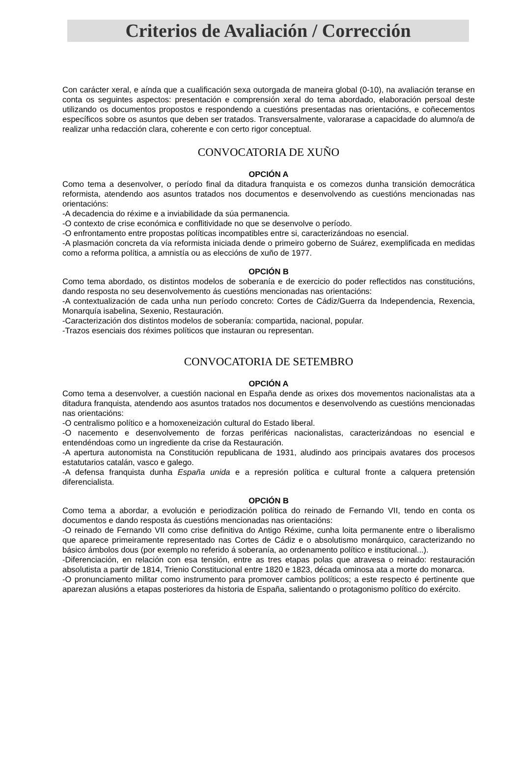Criterios de Avaliación / Corrección
Con carácter xeral, e aínda que a cualificación sexa outorgada de maneira global (0-10), na avaliación teranse en conta os seguintes aspectos: presentación e comprensión xeral do tema abordado, elaboración persoal deste utilizando os documentos propostos e respondendo a cuestións presentadas nas orientacións, e coñecementos específicos sobre os asuntos que deben ser tratados. Transversalmente, valorarase a capacidade do alumno/a de realizar unha redacción clara, coherente e con certo rigor conceptual.
CONVOCATORIA DE XUÑO
OPCIÓN A
Como tema a desenvolver, o período final da ditadura franquista e os comezos dunha transición democrática reformista, atendendo aos asuntos tratados nos documentos e desenvolvendo as cuestións mencionadas nas orientacións:
-A decadencia do réxime e a inviabilidade da súa permanencia.
-O contexto de crise económica e conflitividade no que se desenvolve o período.
-O enfrontamento entre propostas políticas incompatibles entre si, caracterizándoas no esencial.
-A plasmación concreta da vía reformista iniciada dende o primeiro goberno de Suárez, exemplificada en medidas como a reforma política, a amnistía ou as eleccións de xuño de 1977.
OPCIÓN B
Como tema abordado, os distintos modelos de soberanía e de exercicio do poder reflectidos nas constitucións, dando resposta no seu desenvolvemento ás cuestións mencionadas nas orientacións:
-A contextualización de cada unha nun período concreto: Cortes de Cádiz/Guerra da Independencia, Rexencia, Monarquía isabelina, Sexenio, Restauración.
-Caracterización dos distintos modelos de soberanía: compartida, nacional, popular.
-Trazos esenciais dos réximes políticos que instauran ou representan.
CONVOCATORIA DE SETEMBRO
OPCIÓN A
Como tema a desenvolver, a cuestión nacional en España dende as orixes dos movementos nacionalistas ata a ditadura franquista, atendendo aos asuntos tratados nos documentos e desenvolvendo as cuestións mencionadas nas orientacións:
-O centralismo político e a homoxeneización cultural do Estado liberal.
-O nacemento e desenvolvemento de forzas periféricas nacionalistas, caracterizándoas no esencial e entendéndoas como un ingrediente da crise da Restauración.
-A apertura autonomista na Constitución republicana de 1931, aludindo aos principais avatares dos procesos estatutarios catalán, vasco e galego.
-A defensa franquista dunha España unida e a represión política e cultural fronte a calquera pretensión diferencialista.
OPCIÓN B
Como tema a abordar, a evolución e periodización política do reinado de Fernando VII, tendo en conta os documentos e dando resposta ás cuestións mencionadas nas orientacións:
-O reinado de Fernando VII como crise definitiva do Antigo Réxime, cunha loita permanente entre o liberalismo que aparece primeiramente representado nas Cortes de Cádiz e o absolutismo monárquico, caracterizando no básico ámbolos dous (por exemplo no referido á soberanía, ao ordenamento político e institucional...).
-Diferenciación, en relación con esa tensión, entre as tres etapas polas que atravesa o reinado: restauración absolutista a partir de 1814, Trienio Constitucional entre 1820 e 1823, década ominosa ata a morte do monarca.
-O pronunciamento militar como instrumento para promover cambios políticos; a este respecto é pertinente que aparezan alusións a etapas posteriores da historia de España, salientando o protagonismo político do exército.